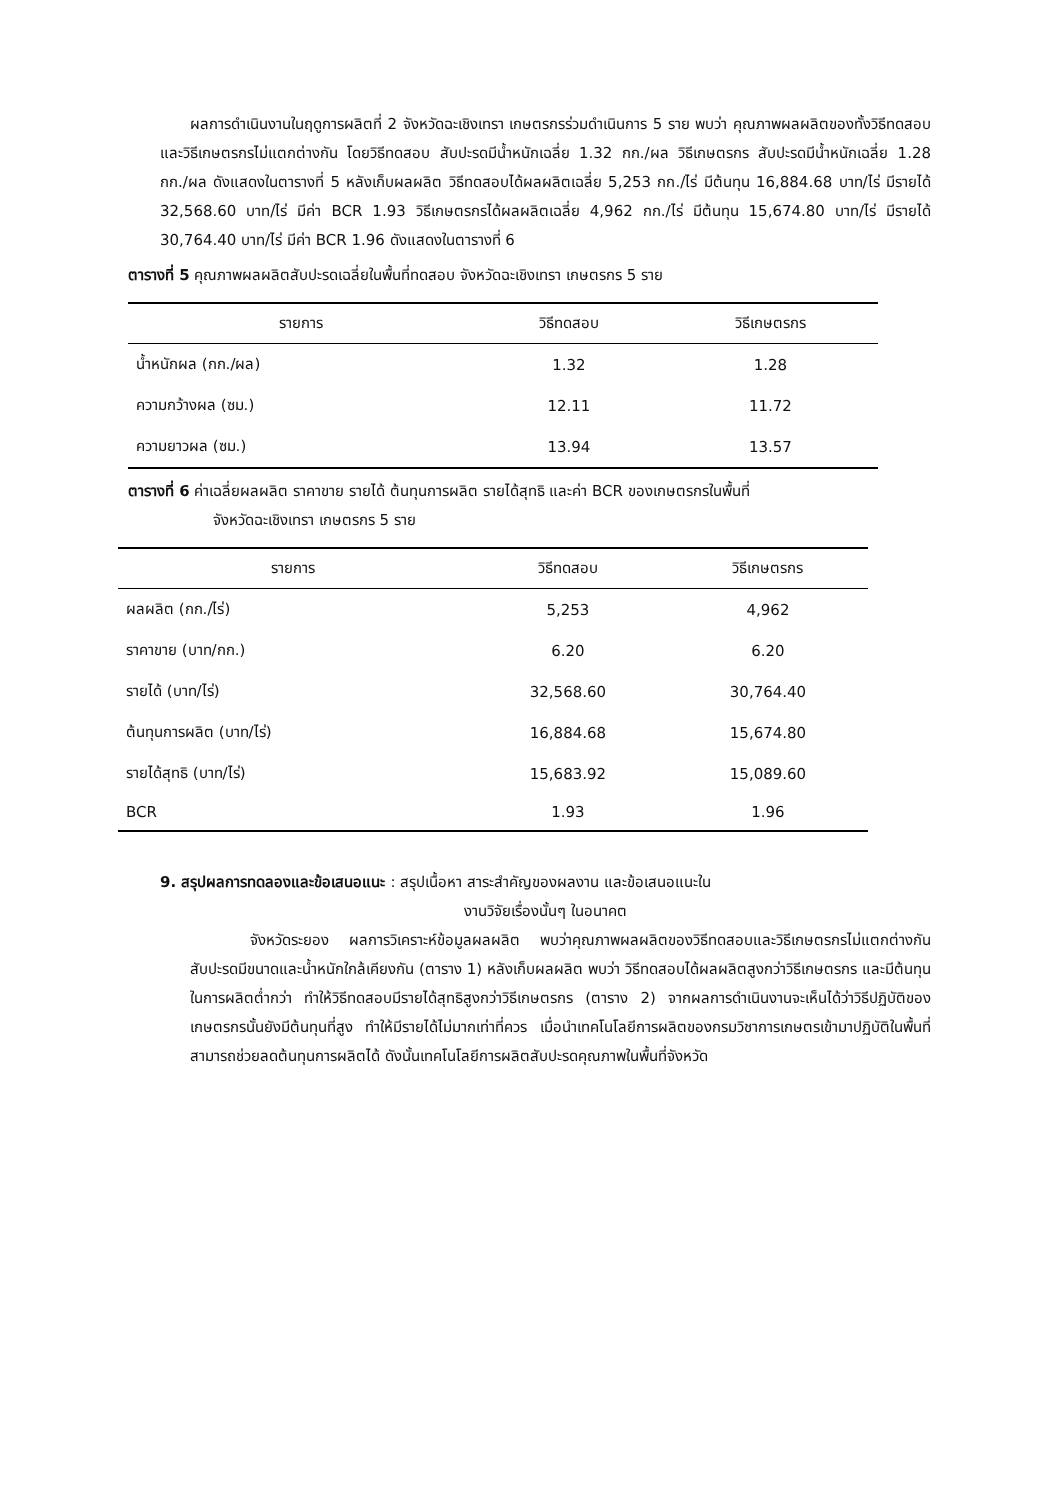ผลการดำเนินงานในฤดูการผลิตที่ 2 จังหวัดฉะเชิงเทรา เกษตรกรร่วมดำเนินการ 5 ราย พบว่า คุณภาพผลผลิตของทั้งวิธีทดสอบและวิธีเกษตรกรไม่แตกต่างกัน โดยวิธีทดสอบ สับปะรดมีน้ำหนักเฉลี่ย 1.32 กก./ผล วิธีเกษตรกร สับปะรดมีน้ำหนักเฉลี่ย 1.28 กก./ผล ดังแสดงในตารางที่ 5 หลังเก็บผลผลิต วิธีทดสอบได้ผลผลิตเฉลี่ย 5,253 กก./ไร่ มีต้นทุน 16,884.68 บาท/ไร่ มีรายได้ 32,568.60 บาท/ไร่ มีค่า BCR 1.93 วิธีเกษตรกรได้ผลผลิตเฉลี่ย 4,962 กก./ไร่ มีต้นทุน 15,674.80 บาท/ไร่ มีรายได้ 30,764.40 บาท/ไร่ มีค่า BCR 1.96 ดังแสดงในตารางที่ 6
ตารางที่ 5 คุณภาพผลผลิตสับปะรดเฉลี่ยในพื้นที่ทดสอบ จังหวัดฉะเชิงเทรา เกษตรกร 5 ราย
| รายการ | วิธีทดสอบ | วิธีเกษตรกร |
| --- | --- | --- |
| น้ำหนักผล (กก./ผล) | 1.32 | 1.28 |
| ความกว้างผล (ซม.) | 12.11 | 11.72 |
| ความยาวผล (ซม.) | 13.94 | 13.57 |
ตารางที่ 6 ค่าเฉลี่ยผลผลิต ราคาขาย รายได้ ต้นทุนการผลิต รายได้สุทธิ และค่า BCR ของเกษตรกรในพื้นที่
จังหวัดฉะเชิงเทรา เกษตรกร 5 ราย
| รายการ | วิธีทดสอบ | วิธีเกษตรกร |
| --- | --- | --- |
| ผลผลิต (กก./ไร่) | 5,253 | 4,962 |
| ราคาขาย (บาท/กก.) | 6.20 | 6.20 |
| รายได้ (บาท/ไร่) | 32,568.60 | 30,764.40 |
| ต้นทุนการผลิต (บาท/ไร่) | 16,884.68 | 15,674.80 |
| รายได้สุทธิ (บาท/ไร่) | 15,683.92 | 15,089.60 |
| BCR | 1.93 | 1.96 |
9. สรุปผลการทดลองและข้อเสนอแนะ : สรุปเนื้อหา สาระสำคัญของผลงาน และข้อเสนอแนะใน
งานวิจัยเรื่องนั้นๆ ในอนาคต
จังหวัดระยอง ผลการวิเคราะห์ข้อมูลผลผลิต พบว่าคุณภาพผลผลิตของวิธีทดสอบและวิธีเกษตรกรไม่แตกต่างกัน สับปะรดมีขนาดและน้ำหนักใกล้เคียงกัน (ตาราง 1) หลังเก็บผลผลิต พบว่า วิธีทดสอบได้ผลผลิตสูงกว่าวิธีเกษตรกร และมีต้นทุนในการผลิตต่ำกว่า ทำให้วิธีทดสอบมีรายได้สุทธิสูงกว่าวิธีเกษตรกร (ตาราง 2) จากผลการดำเนินงานจะเห็นได้ว่าวิธีปฏิบัติของเกษตรกรนั้นยังมีต้นทุนที่สูง ทำให้มีรายได้ไม่มากเท่าที่ควร เมื่อนำเทคโนโลยีการผลิตของกรมวิชาการเกษตรเข้ามาปฏิบัติในพื้นที่ สามารถช่วยลดต้นทุนการผลิตได้ ดังนั้นเทคโนโลยีการผลิตสับปะรดคุณภาพในพื้นที่จังหวัด